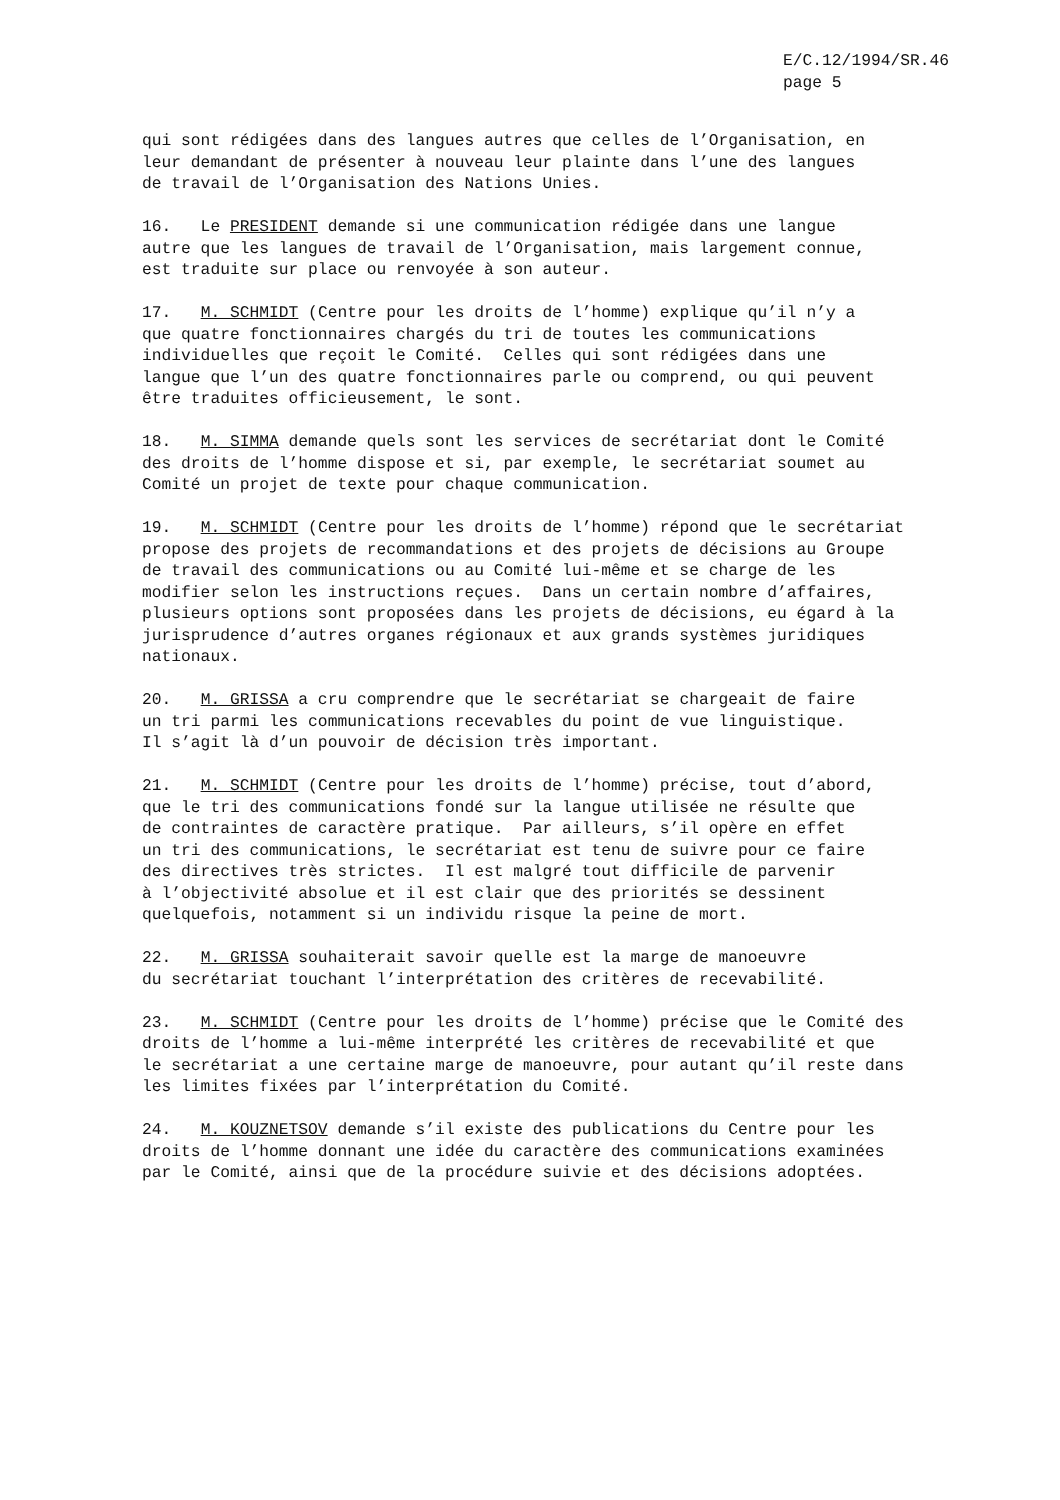E/C.12/1994/SR.46 page 5
qui sont rédigées dans des langues autres que celles de l’Organisation, en leur demandant de présenter à nouveau leur plainte dans l’une des langues de travail de l’Organisation des Nations Unies.
16. Le PRESIDENT demande si une communication rédigée dans une langue autre que les langues de travail de l’Organisation, mais largement connue, est traduite sur place ou renvoyée à son auteur.
17. M. SCHMIDT (Centre pour les droits de l’homme) explique qu’il n’y a que quatre fonctionnaires chargés du tri de toutes les communications individuelles que reçoit le Comité. Celles qui sont rédigées dans une langue que l’un des quatre fonctionnaires parle ou comprend, ou qui peuvent être traduites officieusement, le sont.
18. M. SIMMA demande quels sont les services de secrétariat dont le Comité des droits de l’homme dispose et si, par exemple, le secrétariat soumet au Comité un projet de texte pour chaque communication.
19. M. SCHMIDT (Centre pour les droits de l’homme) répond que le secrétariat propose des projets de recommandations et des projets de décisions au Groupe de travail des communications ou au Comité lui-même et se charge de les modifier selon les instructions reçues. Dans un certain nombre d’affaires, plusieurs options sont proposées dans les projets de décisions, eu égard à la jurisprudence d’autres organes régionaux et aux grands systèmes juridiques nationaux.
20. M. GRISSA a cru comprendre que le secrétariat se chargeait de faire un tri parmi les communications recevables du point de vue linguistique. Il s’agit là d’un pouvoir de décision très important.
21. M. SCHMIDT (Centre pour les droits de l’homme) précise, tout d’abord, que le tri des communications fondé sur la langue utilisée ne résulte que de contraintes de caractère pratique. Par ailleurs, s’il opère en effet un tri des communications, le secrétariat est tenu de suivre pour ce faire des directives très strictes. Il est malgré tout difficile de parvenir à l’objectivité absolue et il est clair que des priorités se dessinent quelquefois, notamment si un individu risque la peine de mort.
22. M. GRISSA souhaiterait savoir quelle est la marge de manoeuvre du secrétariat touchant l’interprétation des critères de recevabilité.
23. M. SCHMIDT (Centre pour les droits de l’homme) précise que le Comité des droits de l’homme a lui-même interprété les critères de recevabilité et que le secrétariat a une certaine marge de manoeuvre, pour autant qu’il reste dans les limites fixées par l’interprétation du Comité.
24. M. KOUZNETSOV demande s’il existe des publications du Centre pour les droits de l’homme donnant une idée du caractère des communications examinées par le Comité, ainsi que de la procédure suivie et des décisions adoptées.